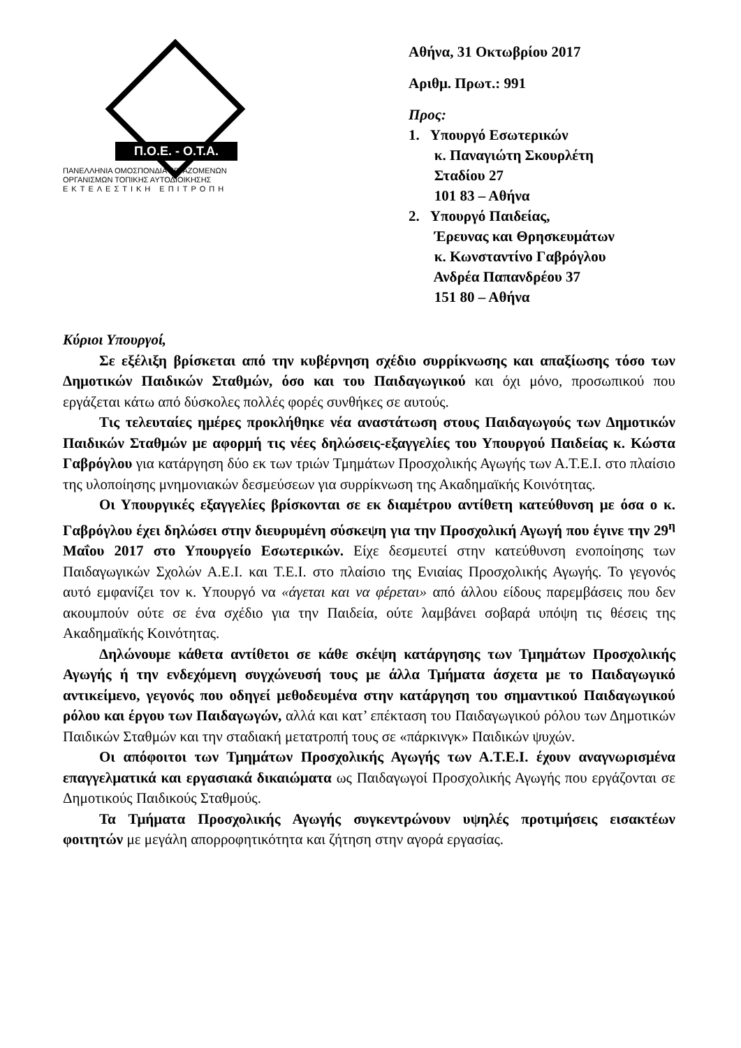Π.Ο.Ε. - Ο.Τ.Α.
ΠΑΝΕΛΛΗΝΙΑ ΟΜΟΣΠΟΝΔΙΑ ΕΡΓΑΖΟΜΕΝΩΝ
ΟΡΓΑΝΙΣΜΩΝ ΤΟΠΙΚΗΣ ΑΥΤΟΔΙΟΙΚΗΣΗΣ
ΕΚΤΕΛΕΣΤΙΚΗ ΕΠΙΤΡΟΠΗ
Αθήνα, 31 Οκτωβρίου 2017
Αριθμ. Πρωτ.: 991
Προς:
1. Υπουργό Εσωτερικών
κ. Παναγιώτη Σκουρλέτη
Σταδίου 27
101 83 – Αθήνα
2. Υπουργό Παιδείας,
Έρευνας και Θρησκευμάτων
κ. Κωνσταντίνο Γαβρόγλου
Ανδρέα Παπανδρέου 37
151 80 – Αθήνα
Κύριοι Υπουργοί,
Σε εξέλιξη βρίσκεται από την κυβέρνηση σχέδιο συρρίκνωσης και απαξίωσης τόσο των Δημοτικών Παιδικών Σταθμών, όσο και του Παιδαγωγικού και όχι μόνο, προσωπικού που εργάζεται κάτω από δύσκολες πολλές φορές συνθήκες σε αυτούς.
Τις τελευταίες ημέρες προκλήθηκε νέα αναστάτωση στους Παιδαγωγούς των Δημοτικών Παιδικών Σταθμών με αφορμή τις νέες δηλώσεις-εξαγγελίες του Υπουργού Παιδείας κ. Κώστα Γαβρόγλου για κατάργηση δύο εκ των τριών Τμημάτων Προσχολικής Αγωγής των Α.Τ.Ε.Ι. στο πλαίσιο της υλοποίησης μνημονιακών δεσμεύσεων για συρρίκνωση της Ακαδημαϊκής Κοινότητας.
Οι Υπουργικές εξαγγελίες βρίσκονται σε εκ διαμέτρου αντίθετη κατεύθυνση με όσα ο κ. Γαβρόγλου έχει δηλώσει στην διευρυμένη σύσκεψη για την Προσχολική Αγωγή που έγινε την 29<sup>η</sup> Μαΐου 2017 στο Υπουργείο Εσωτερικών. Είχε δεσμευτεί στην κατεύθυνση ενοποίησης των Παιδαγωγικών Σχολών Α.Ε.Ι. και Τ.Ε.Ι. στο πλαίσιο της Ενιαίας Προσχολικής Αγωγής. Το γεγονός αυτό εμφανίζει τον κ. Υπουργό να «άγεται και να φέρεται» από άλλου είδους παρεμβάσεις που δεν ακουμπούν ούτε σε ένα σχέδιο για την Παιδεία, ούτε λαμβάνει σοβαρά υπόψη τις θέσεις της Ακαδημαϊκής Κοινότητας.
Δηλώνουμε κάθετα αντίθετοι σε κάθε σκέψη κατάργησης των Τμημάτων Προσχολικής Αγωγής ή την ενδεχόμενη συγχώνευσή τους με άλλα Τμήματα άσχετα με το Παιδαγωγικό αντικείμενο, γεγονός που οδηγεί μεθοδευμένα στην κατάργηση του σημαντικού Παιδαγωγικού ρόλου και έργου των Παιδαγωγών, αλλά και κατ’ επέκταση του Παιδαγωγικού ρόλου των Δημοτικών Παιδικών Σταθμών και την σταδιακή μετατροπή τους σε «πάρκινγκ» Παιδικών ψυχών.
Οι απόφοιτοι των Τμημάτων Προσχολικής Αγωγής των Α.Τ.Ε.Ι. έχουν αναγνωρισμένα επαγγελματικά και εργασιακά δικαιώματα ως Παιδαγωγοί Προσχολικής Αγωγής που εργάζονται σε Δημοτικούς Παιδικούς Σταθμούς.
Τα Τμήματα Προσχολικής Αγωγής συγκεντρώνουν υψηλές προτιμήσεις εισακτέων φοιτητών με μεγάλη απορροφητικότητα και ζήτηση στην αγορά εργασίας.